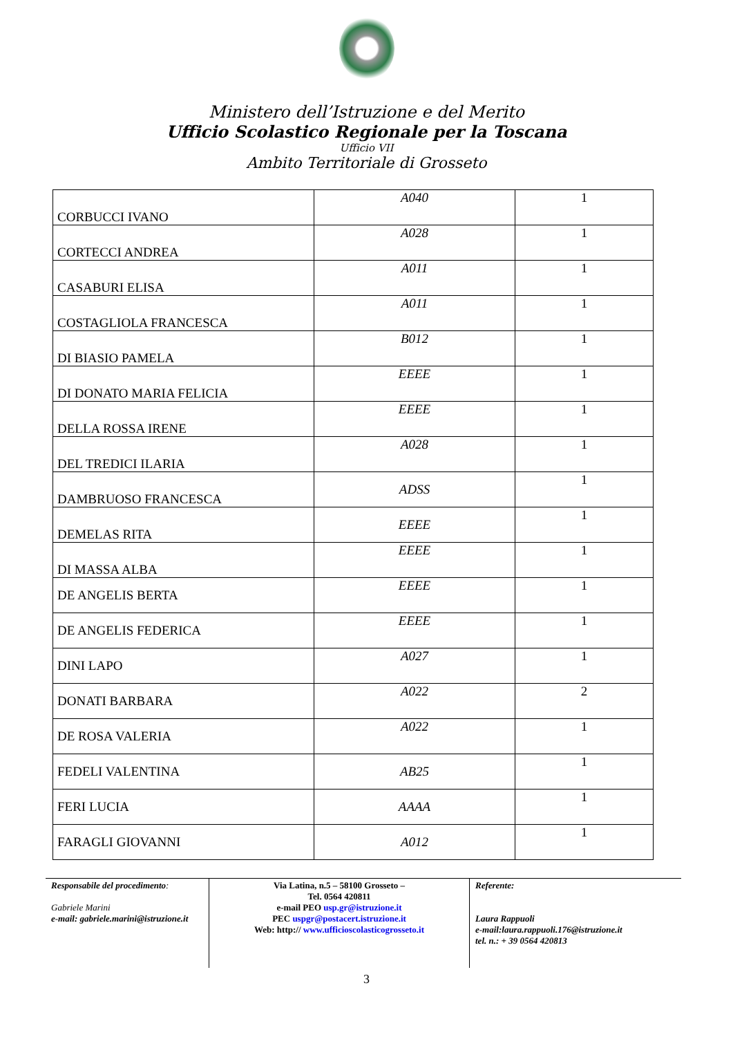Ministero dell’Istruzione e del Merito
Ufficio Scolastico Regionale per la Toscana
Ufficio VII
Ambito Territoriale di Grosseto
| CORBUCCI IVANO | A040 | 1 |
| CORTECCI ANDREA | A028 | 1 |
| CASABURI ELISA | A011 | 1 |
| COSTAGLIOLA FRANCESCA | A011 | 1 |
| DI BIASIO PAMELA | B012 | 1 |
| DI DONATO MARIA FELICIA | EEEE | 1 |
| DELLA ROSSA IRENE | EEEE | 1 |
| DEL TREDICI ILARIA | A028 | 1 |
| DAMBRUOSO FRANCESCA | ADSS | 1 |
| DEMELAS RITA | EEEE | 1 |
| DI MASSA ALBA | EEEE | 1 |
| DE ANGELIS BERTA | EEEE | 1 |
| DE ANGELIS FEDERICA | EEEE | 1 |
| DINI LAPO | A027 | 1 |
| DONATI BARBARA | A022 | 2 |
| DE ROSA VALERIA | A022 | 1 |
| FEDELI VALENTINA | AB25 | 1 |
| FERI LUCIA | AAAA | 1 |
| FARAGLI GIOVANNI | A012 | 1 |
Responsabile del procedimento:
Gabriele Marini
e-mail: gabriele.marini@istruzione.it
Via Latina, n.5 – 58100 Grosseto –
Tel. 0564 420811
e-mail PEO usp.gr@istruzione.it
PEC uspgr@postacert.istruzione.it
Web: http:// www.ufficioscolasticogrosseto.it
Referente:
Laura Rappuoli
e-mail:laura.rappuoli.176@istruzione.it
tel. n.: + 39 0564 420813
3